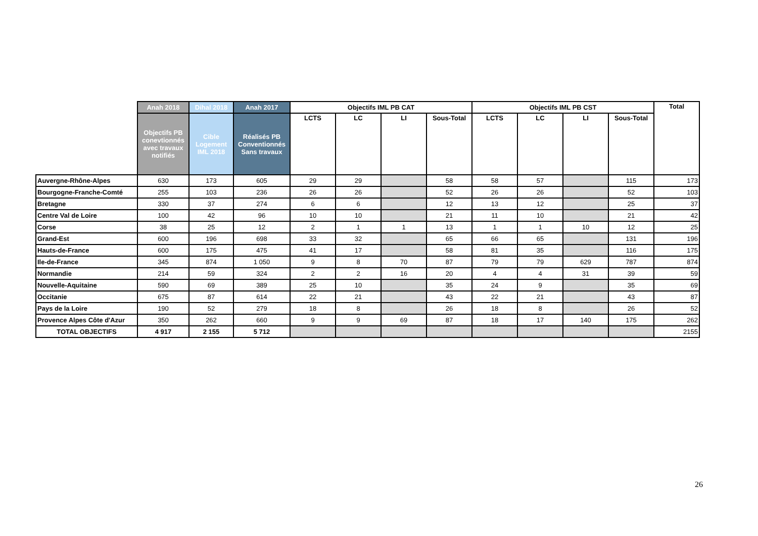| | Anah 2018 | Dihal 2018 | Anah 2017 | Objectifs IML PB CAT | | | | Objectifs IML PB CST | | | | Total |
| --- | --- | --- | --- | --- | --- | --- | --- | --- | --- | --- | --- | --- |
| | Objectifs PB conevtionnés avec travaux notifiés | Cible Logement IML 2018 | Réalisés PB Conventionnés Sans travaux | LCTS | LC | LI | Sous-Total | LCTS | LC | LI | Sous-Total | |
| Auvergne-Rhône-Alpes | 630 | 173 | 605 | 29 | 29 | | 58 | 58 | 57 | | 115 | 173 |
| Bourgogne-Franche-Comté | 255 | 103 | 236 | 26 | 26 | | 52 | 26 | 26 | | 52 | 103 |
| Bretagne | 330 | 37 | 274 | 6 | 6 | | 12 | 13 | 12 | | 25 | 37 |
| Centre Val de Loire | 100 | 42 | 96 | 10 | 10 | | 21 | 11 | 10 | | 21 | 42 |
| Corse | 38 | 25 | 12 | 2 | 1 | 1 | 13 | 1 | 1 | 10 | 12 | 25 |
| Grand-Est | 600 | 196 | 698 | 33 | 32 | | 65 | 66 | 65 | | 131 | 196 |
| Hauts-de-France | 600 | 175 | 475 | 41 | 17 | | 58 | 81 | 35 | | 116 | 175 |
| Ile-de-France | 345 | 874 | 1 050 | 9 | 8 | 70 | 87 | 79 | 79 | 629 | 787 | 874 |
| Normandie | 214 | 59 | 324 | 2 | 2 | 16 | 20 | 4 | 4 | 31 | 39 | 59 |
| Nouvelle-Aquitaine | 590 | 69 | 389 | 25 | 10 | | 35 | 24 | 9 | | 35 | 69 |
| Occitanie | 675 | 87 | 614 | 22 | 21 | | 43 | 22 | 21 | | 43 | 87 |
| Pays de la Loire | 190 | 52 | 279 | 18 | 8 | | 26 | 18 | 8 | | 26 | 52 |
| Provence Alpes Côte d'Azur | 350 | 262 | 660 | 9 | 9 | 69 | 87 | 18 | 17 | 140 | 175 | 262 |
| TOTAL OBJECTIFS | 4 917 | 2 155 | 5 712 | | | | | | | | | 2155 |
26